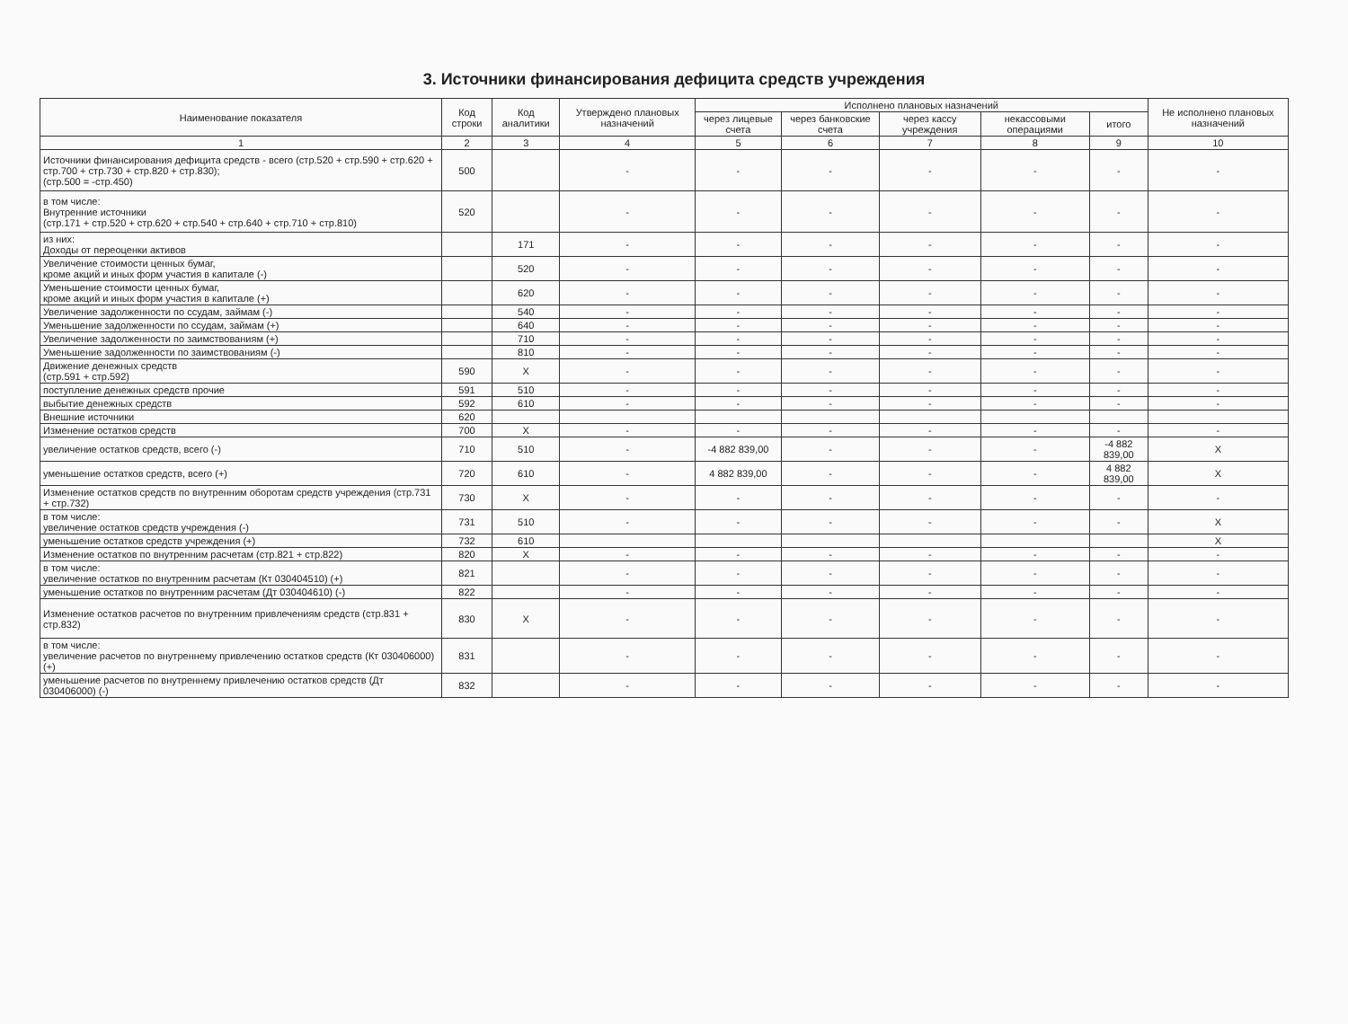3. Источники финансирования дефицита средств учреждения
| Наименование показателя | Код строки | Код аналитики | Утверждено плановых назначений | Исполнено плановых назначений | | | | | Не исполнено плановых назначений |
| --- | --- | --- | --- | --- | --- | --- | --- | --- | --- |
| | | | | через лицевые счета | через банковские счета | через кассу учреждения | некассовыми операциями | итого | |
| 1 | 2 | 3 | 4 | 5 | 6 | 7 | 8 | 9 | 10 |
| Источники финансирования дефицита средств - всего (стр.520 + стр.590 + стр.620 + стр.700 + стр.730 + стр.820 + стр.830); (стр.500 = -стр.450) | 500 | | - | - | - | - | - | - | - |
| в том числе: Внутренние источники (стр.171 + стр.520 + стр.620 + стр.540 + стр.640 + стр.710 + стр.810) | 520 | | - | - | - | - | - | - | - |
| из них: Доходы от переоценки активов | | 171 | - | - | - | - | - | - | - |
| Увеличение стоимости ценных бумаг, кроме акций и иных форм участия в капитале (-) | | 520 | - | - | - | - | - | - | - |
| Уменьшение стоимости ценных бумаг, кроме акций и иных форм участия в капитале (+) | | 620 | - | - | - | - | - | - | - |
| Увеличение задолженности по ссудам, займам (-) | | 540 | - | - | - | - | - | - | - |
| Уменьшение задолженности по ссудам, займам (+) | | 640 | - | - | - | - | - | - | - |
| Увеличение задолженности по заимствованиям (+) | | 710 | - | - | - | - | - | - | - |
| Уменьшение задолженности по заимствованиям (-) | | 810 | - | - | - | - | - | - | - |
| Движение денежных средств (стр.591 + стр.592) | 590 | X | - | - | - | - | - | - | - |
| поступление денежных средств прочие | 591 | 510 | - | - | - | - | - | - | - |
| выбытие денежных средств | 592 | 610 | - | - | - | - | - | - | - |
| Внешние источники | 620 | | | | | | | | |
| Изменение остатков средств | 700 | X | - | - | - | - | - | - | - |
| увеличение остатков средств, всего (-) | 710 | 510 | - | -4 882 839,00 | - | - | - | -4 882 839,00 | X |
| уменьшение остатков средств, всего (+) | 720 | 610 | - | 4 882 839,00 | - | - | - | 4 882 839,00 | X |
| Изменение остатков средств по внутренним оборотам средств учреждения (стр.731 + стр.732) | 730 | X | - | - | - | - | - | - | - |
| в том числе: увеличение остатков средств учреждения (-) | 731 | 510 | - | - | - | - | - | - | X |
| уменьшение остатков средств учреждения (+) | 732 | 610 | | | | | | | X |
| Изменение остатков по внутренним расчетам (стр.821 + стр.822) | 820 | X | - | - | - | - | - | - | - |
| в том числе: увеличение остатков по внутренним расчетам (Кт 030404510) (+) | 821 | | - | - | - | - | - | - | - |
| уменьшение остатков по внутренним расчетам (Дт 030404610) (-) | 822 | | - | - | - | - | - | - | - |
| Изменение остатков расчетов по внутренним привлечениям средств (стр.831 + стр.832) | 830 | X | - | - | - | - | - | - | - |
| в том числе: увеличение расчетов по внутреннему привлечению остатков средств (Кт 030406000) (+) | 831 | | - | - | - | - | - | - | - |
| уменьшение расчетов по внутреннему привлечению остатков средств (Дт 030406000) (-) | 832 | | - | - | - | - | - | - | - |